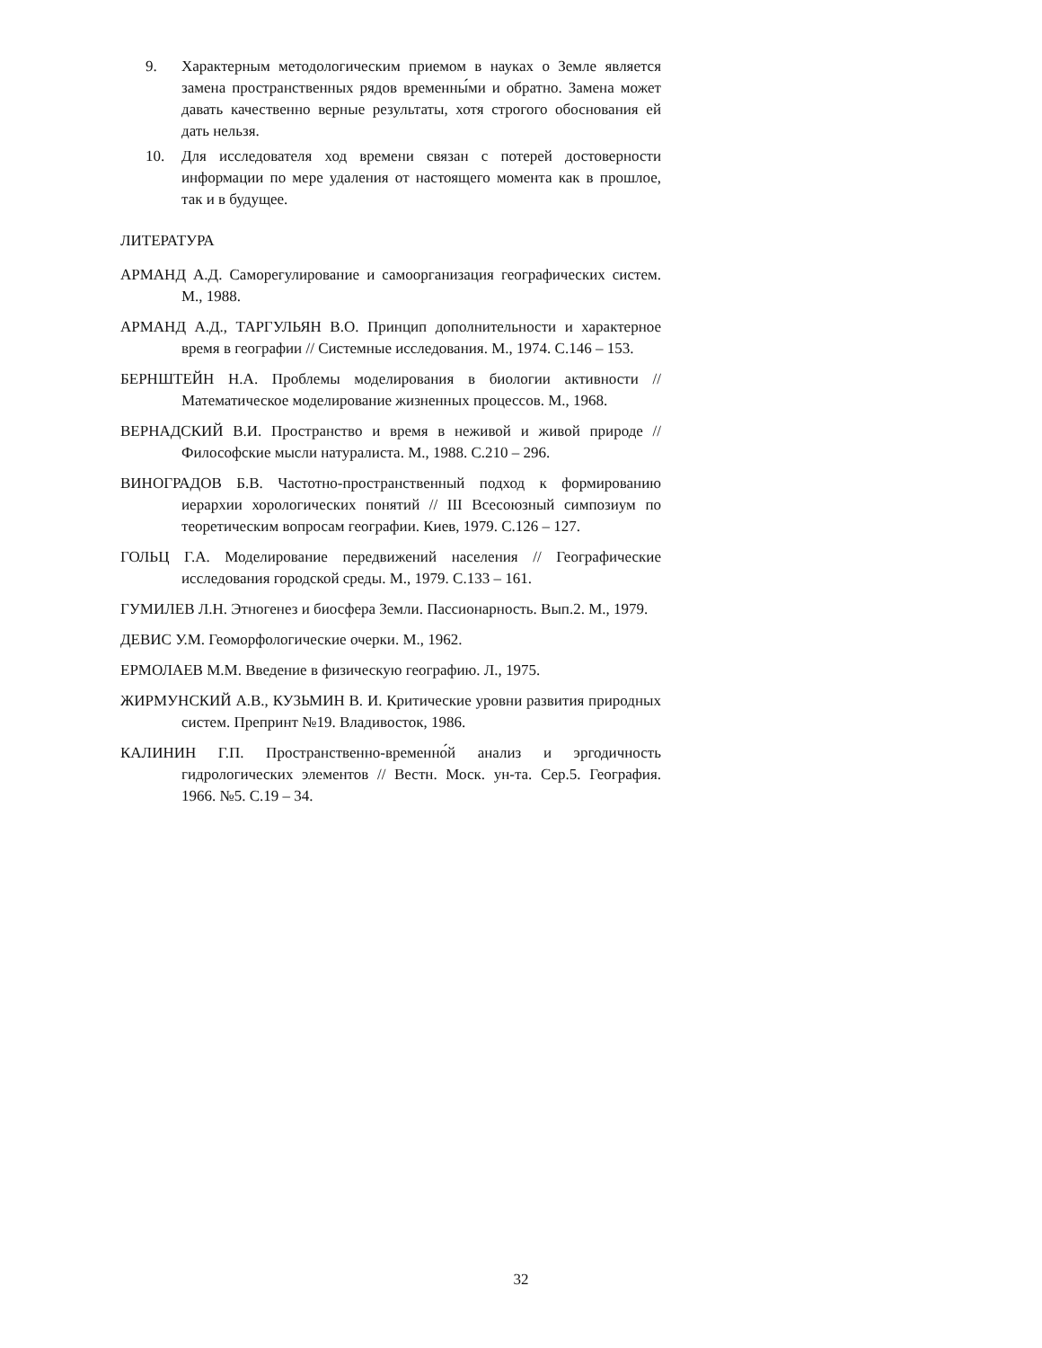9. Характерным методологическим приемом в науках о Земле является замена пространственных рядов временны́ми и обратно. Замена может давать качественно верные результаты, хотя строгого обоснования ей дать нельзя.
10. Для исследователя ход времени связан с потерей достоверности информации по мере удаления от настоящего момента как в прошлое, так и в будущее.
ЛИТЕРАТУРА
АРМАНД А.Д. Саморегулирование и самоорганизация географических систем. М., 1988.
АРМАНД А.Д., ТАРГУЛЬЯН В.О. Принцип дополнительности и характерное время в географии // Системные исследования. М., 1974. С.146 – 153.
БЕРНШТЕЙН Н.А. Проблемы моделирования в биологии активности // Математическое моделирование жизненных процессов. М., 1968.
ВЕРНАДСКИЙ В.И. Пространство и время в неживой и живой природе // Философские мысли натуралиста. М., 1988. С.210 – 296.
ВИНОГРАДОВ Б.В. Частотно-пространственный подход к формированию иерархии хорологических понятий // III Всесоюзный симпозиум по теоретическим вопросам географии. Киев, 1979. С.126 – 127.
ГОЛЬЦ Г.А. Моделирование передвижений населения // Географические исследования городской среды. М., 1979. С.133 – 161.
ГУМИЛЕВ Л.Н. Этногенез и биосфера Земли. Пассионарность. Вып.2. М., 1979.
ДЕВИС У.М. Геоморфологические очерки. М., 1962.
ЕРМОЛАЕВ М.М. Введение в физическую географию. Л., 1975.
ЖИРМУНСКИЙ А.В., КУЗЬМИН В. И. Критические уровни развития природных систем. Препринт №19. Владивосток, 1986.
КАЛИНИН Г.П. Пространственно-временно́й анализ и эргодичность гидрологических элементов // Вестн. Моск. ун-та. Сер.5. География. 1966. №5. С.19 – 34.
32